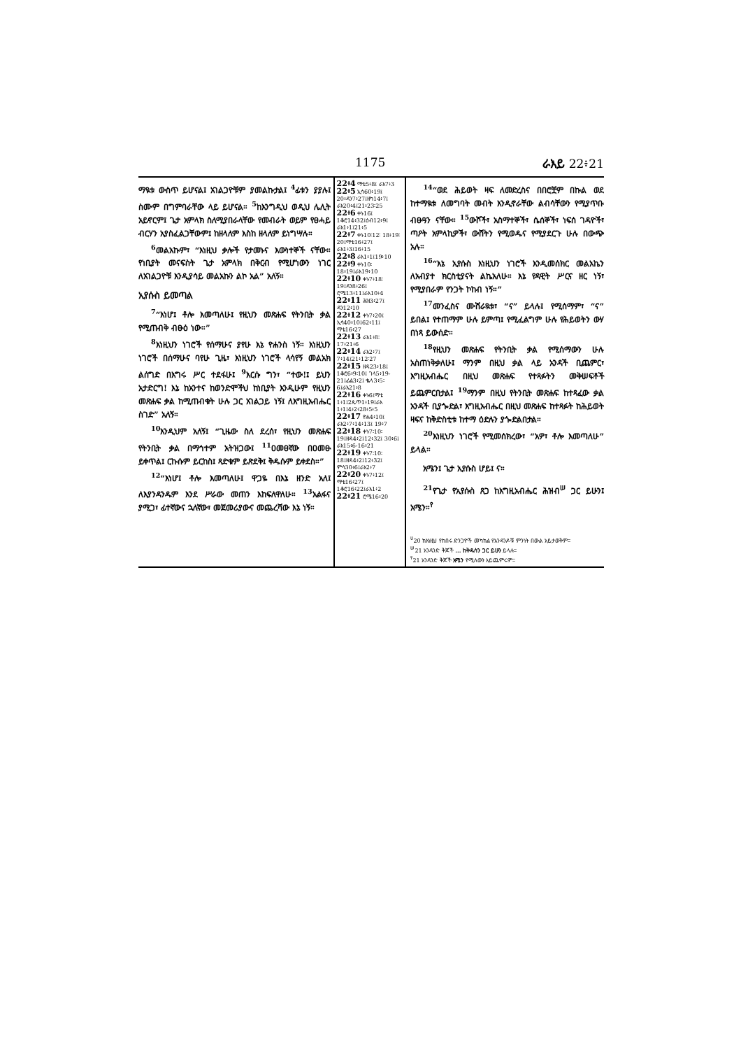1175 ራእይ 22፥21
ማዪቱ ውስጥ ይሆናል፤ አገልጋዮቹም ያመልኩታል፤ <sup>4</sup>ፊቱን ያያሉ፤ ስሙም በግምባራቸው ላይ ይሆናል። <sup>5</sup>ከእንግዲህ ወዲህ ሌሊት አይኖርም፤ ጌታ አምላክ ስለሚያበራላቸው የመብራት ወይም የፀሓይ ብርሃን አያስፈልጋቸውም፤ ከዘላለም እስከ ዘላለም ይነግሣሉ።
<sup>6</sup> መልአኩም፣ “እነዚህ ቃሎች የታመኑና እውነተኞች ናቸው። የነቢያት መናፍስት ጌታ አምላክ በቅርብ የሚሆነውን ነገር ለአገልጋዮቹ እንዲያሳይ መልአኩን ልኮ አል” አለኝ።
ኢየሱስ ይመጣል
<sup>7</sup> “እነሆ፤ ቶሎ እመጣለሁ፤ የዚህን መጽሐፍ የትንቢት ቃል የሚጠብቅ ብፁዕ ነው።”
<sup>8</sup> እነዚህን ነገሮች የሰማሁና ያየሁ እኔ ዮሐንስ ነኝ። እነዚህን ነገሮች በሰማሁና ባየሁ ጊዜ፣ እነዚህን ነገሮች ላሳየኝ መልአክ ልሰግድ በእግሩ ሥር ተደፋሁ፤ <sup>9</sup>እርሱ ግን፣ “ተው!፤ ይህን አታድርግ! እኔ ከአንተና ከወንድሞችህ ከነቢያት እንዲሁም የዚህን መጽሐፍ ቃል ከሚጠብቁት ሁሉ ጋር አገልጋይ ነኝ፤ ለእግዚአብሔር ስገድ” አለኝ።
<sup>10</sup> እንዲህም አለኝ፤ “ጊዜው ስለ ደረሰ፣ የዚህን መጽሐፍ የትንቢት ቃል በማኅተም አትዝጋው፤ <sup>11</sup>ዐመፀኛው በዐመፁ ይቀጥል፤ ርኩሱም ይርከስ፤ ጻድቁም ይጽደቅ፤ ቅዱሱም ይቀደስ።”
<sup>12</sup> “እነሆ፤ ቶሎ እመጣለሁ፤ ዋጋዬ በእኔ ዘንድ አለ፤ ለእያንዳንዱም እንደ ሥራው መጠን እከፍለዋለሁ። <sup>13</sup>አልፋና ያሚጋ፣ ፊተኛውና ኋለኛው፣ መጀመሪያውና መጨረሻው እኔ ነኝ።
22፥4 ማቴ5፥8፤ ራእ7፥3
22፥5 ኢሳ60፥19፤ 20፥ዳን7፥27፤ዘካ14፥7፤ ራእ20፥4፤21፥23፡25
22፥6 ቀኑ16፤ 1ቆሮ14፥32፤ዕብ12፥9፤ ራእ1፥1፤21፥5
22፥7 ቀኑ10፡12፡ 18፥19፡20፤ማቴ16፥27፤ ራእ1፥3፤16፥15
22፥8 ራእ1፥1፤19፥10
22፥9 ቀኑ10፡ 18፥19፤ራእ19፥10
22፥10 ቀኑ7፥18፡ 19፤ዳን8፥26፤ ሮሜ13፥11፤ራእ10፥4
22፥11 ሕዝ3፥27፤ ዳን12፥10
22፥12 ቀኑ7፥20፤ ኢሳ40፥10፤62፥11፤ ማቴ16፥27
22፥13 ራእ1፥8፡ 17፥21፥6
22፥14 ራእ2፥7፤ 7፥14፤21፥12፡27
22፥15 ዘዳ23፥18፤ 1ቆሮ6፥9፡10፤ ገላ5፥19-21፤ፊል3፥2፤ ቈላ3፥5፡6፤ራእ21፥8
22፥16 ቀኑ6፤ማቴ 1፥1፤2ጴጥ1፥19፤ራእ 1፥1፤4፥2፥28፥5፥5
22፥17 ዮሐ4፥10፤ ራእ2፥7፥14፥13፤ 19፥7
22፥18 ቀኑ7፡10፡ 19፤ዘዳ4፥2፤12፥32፤ 30፥6፤ ራእ15፥6-16፥21
22፥19 ቀኑ7፡10፡ 18፤ዘዳ4፥2፤12፥32፤ ምሳ30፥6፤ራእ2፥7
22፥20 ቀኑ7፥12፤ ማቴ16፥27፤ 1ቆሮ16፥22፤ራእ1፥2
22፥21 ሮሜ16፥20
<sup>14</sup> “ወደ ሕይወት ዛፍ ለመድረስና በበሮቿም በኩል ወደ ከተማዪቱ ለመግባት መብት እንዲኖራቸው ልብሳቸውን የሚያጥቡ ብፁዓን ናቸው። <sup>15</sup>ውሾች፣ አስማተኞች፣ ሴሰኞች፣ ነፍሰ ገዳዮች፣ ጣዖት አምላኪዎች፣ ውሸትን የሚወዱና የሚያደርጉ ሁሉ በውጭ አሉ።
<sup>16</sup> “እኔ ኢየሱስ እነዚህን ነገሮች እንዲመሰክር መልአኬን ለአብያተ ክርስቲያናት ልኬአለሁ። እኔ የዳዊት ሥርና ዘር ነኝ፣ የሚያበራም የንጋት ኮከብ ነኝ።”
<sup>17</sup> መንፈስና ሙሽራዪቱ፣ “ና” ይላሉ፤ የሚሰማም፣ “ና” ይበል፤ የተጠማም ሁሉ ይምጣ፤ የሚፈልግም ሁሉ የሕይወትን ውሃ በነጻ ይውሰድ።
<sup>18</sup> የዚህን መጽሐፍ የትንቢት ቃል የሚሰማውን ሁሉ አስጠነቅቃለሁ፤ ማንም በዚህ ቃል ላይ አንዳች ቢጨምር፣ እግዚአብሔር በዚህ መጽሐፍ የተጻፉትን መቅሠፍቶች ይጨምርበታል፤ <sup>19</sup>ማንም በዚህ የትንቢት መጽሐፍ ከተጻፈው ቃል አንዳች ቢያጐድል፣ እግዚአብሔር በዚህ መጽሐፍ ከተጻፉት ከሕይወት ዛፍና ከቅድስቲቱ ከተማ ዕድሉን ያጐድልበታል።
<sup>20</sup> እነዚህን ነገሮች የሚመሰክረው፣ “አዎ፣ ቶሎ እመጣለሁ” ይላል።
አሜን፤ ጌታ ኢየሱስ ሆይ፤ ና።
<sup>21</sup> የጌታ የኢየሱስ ጸጋ ከእግዚአብሔር ሕዝብ<sup>ሠ</sup> ጋር ይሁን፤ አሜን።<sup>የ</sup>
<sup>ሀ</sup>20 ከእነዚህ የከበሩ ድንጋዮች መካከል የአንዳንዶቹ ምንነት በውል አይታወቅም።
<sup>ሠ</sup>21 አንዳንድ ቅጆች ... ከቅዱሳን ጋር ይሁን ይላሉ።
<sup>የ</sup>21 አንዳንድ ቅጆች አሜን የሚለውን አይጨምሩም።